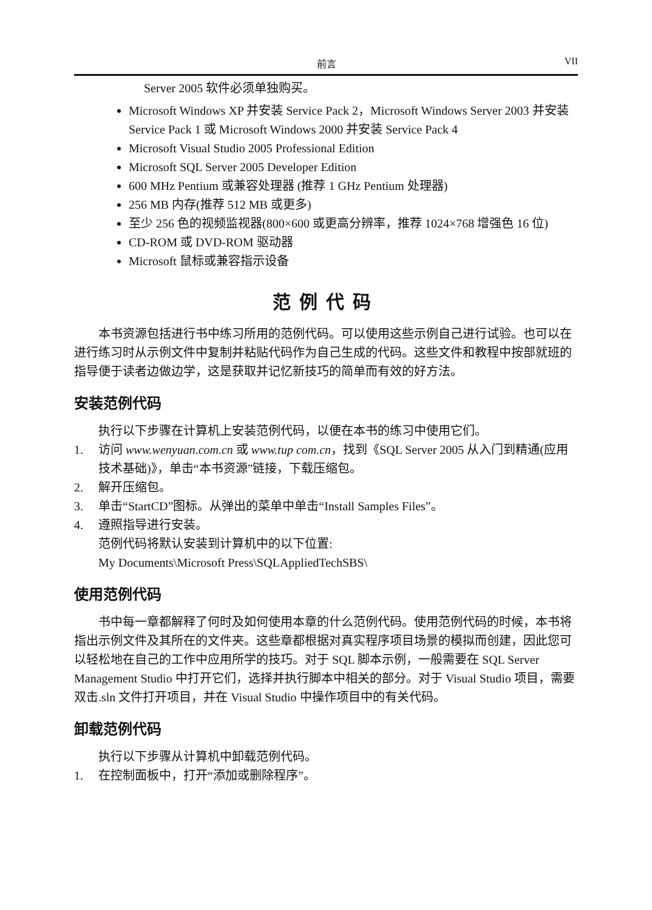前言 VII
Server 2005 软件必须单独购买。
Microsoft Windows XP 并安装 Service Pack 2，Microsoft Windows Server 2003 并安装 Service Pack 1 或 Microsoft Windows 2000 并安装 Service Pack 4
Microsoft Visual Studio 2005 Professional Edition
Microsoft SQL Server 2005 Developer Edition
600 MHz Pentium 或兼容处理器 (推荐 1 GHz Pentium 处理器)
256 MB 内存(推荐 512 MB 或更多)
至少 256 色的视频监视器(800×600 或更高分辨率，推荐 1024×768 增强色 16 位)
CD-ROM 或 DVD-ROM 驱动器
Microsoft 鼠标或兼容指示设备
范例代码
本书资源包括进行书中练习所用的范例代码。可以使用这些示例自己进行试验。也可以在进行练习时从示例文件中复制并粘贴代码作为自己生成的代码。这些文件和教程中按部就班的指导便于读者边做边学，这是获取并记忆新技巧的简单而有效的好方法。
安装范例代码
执行以下步骤在计算机上安装范例代码，以便在本书的练习中使用它们。
1. 访问 www.wenyuan.com.cn 或 www.tup com.cn，找到《SQL Server 2005 从入门到精通(应用技术基础)》，单击“本书资源”链接，下载压缩包。
2. 解开压缩包。
3. 单击“StartCD”图标。从弹出的菜单中单击“Install Samples Files”。
4. 遵照指导进行安装。
范例代码将默认安装到计算机中的以下位置:
My Documents\Microsoft Press\SQLAppliedTechSBS\
使用范例代码
书中每一章都解释了何时及如何使用本章的什么范例代码。使用范例代码的时候，本书将指出示例文件及其所在的文件夹。这些章都根据对真实程序项目场景的模拟而创建，因此您可以轻松地在自己的工作中应用所学的技巧。对于 SQL 脚本示例，一般需要在 SQL Server Management Studio 中打开它们，选择并执行脚本中相关的部分。对于 Visual Studio 项目，需要双击.sln 文件打开项目，并在 Visual Studio 中操作项目中的有关代码。
卸载范例代码
执行以下步骤从计算机中卸载范例代码。
1. 在控制面板中，打开“添加或删除程序”。